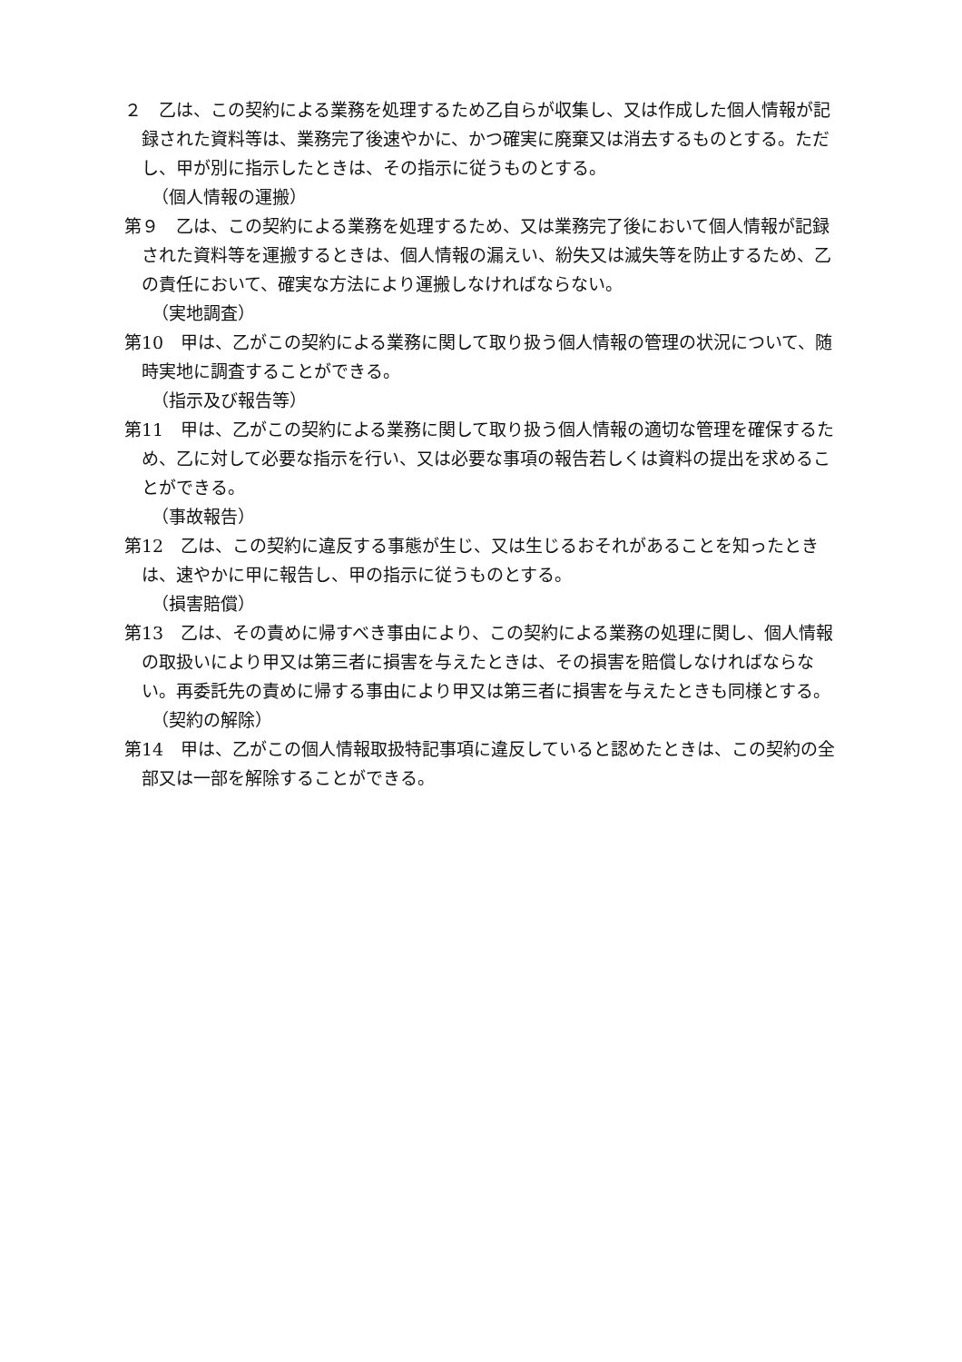２　乙は、この契約による業務を処理するため乙自らが収集し、又は作成した個人情報が記録された資料等は、業務完了後速やかに、かつ確実に廃棄又は消去するものとする。ただし、甲が別に指示したときは、その指示に従うものとする。
（個人情報の運搬）
第９　乙は、この契約による業務を処理するため、又は業務完了後において個人情報が記録された資料等を運搬するときは、個人情報の漏えい、紛失又は滅失等を防止するため、乙の責任において、確実な方法により運搬しなければならない。
（実地調査）
第10　甲は、乙がこの契約による業務に関して取り扱う個人情報の管理の状況について、随時実地に調査することができる。
（指示及び報告等）
第11　甲は、乙がこの契約による業務に関して取り扱う個人情報の適切な管理を確保するため、乙に対して必要な指示を行い、又は必要な事項の報告若しくは資料の提出を求めることができる。
（事故報告）
第12　乙は、この契約に違反する事態が生じ、又は生じるおそれがあることを知ったときは、速やかに甲に報告し、甲の指示に従うものとする。
（損害賠償）
第13　乙は、その責めに帰すべき事由により、この契約による業務の処理に関し、個人情報の取扱いにより甲又は第三者に損害を与えたときは、その損害を賠償しなければならない。再委託先の責めに帰する事由により甲又は第三者に損害を与えたときも同様とする。
（契約の解除）
第14　甲は、乙がこの個人情報取扱特記事項に違反していると認めたときは、この契約の全部又は一部を解除することができる。